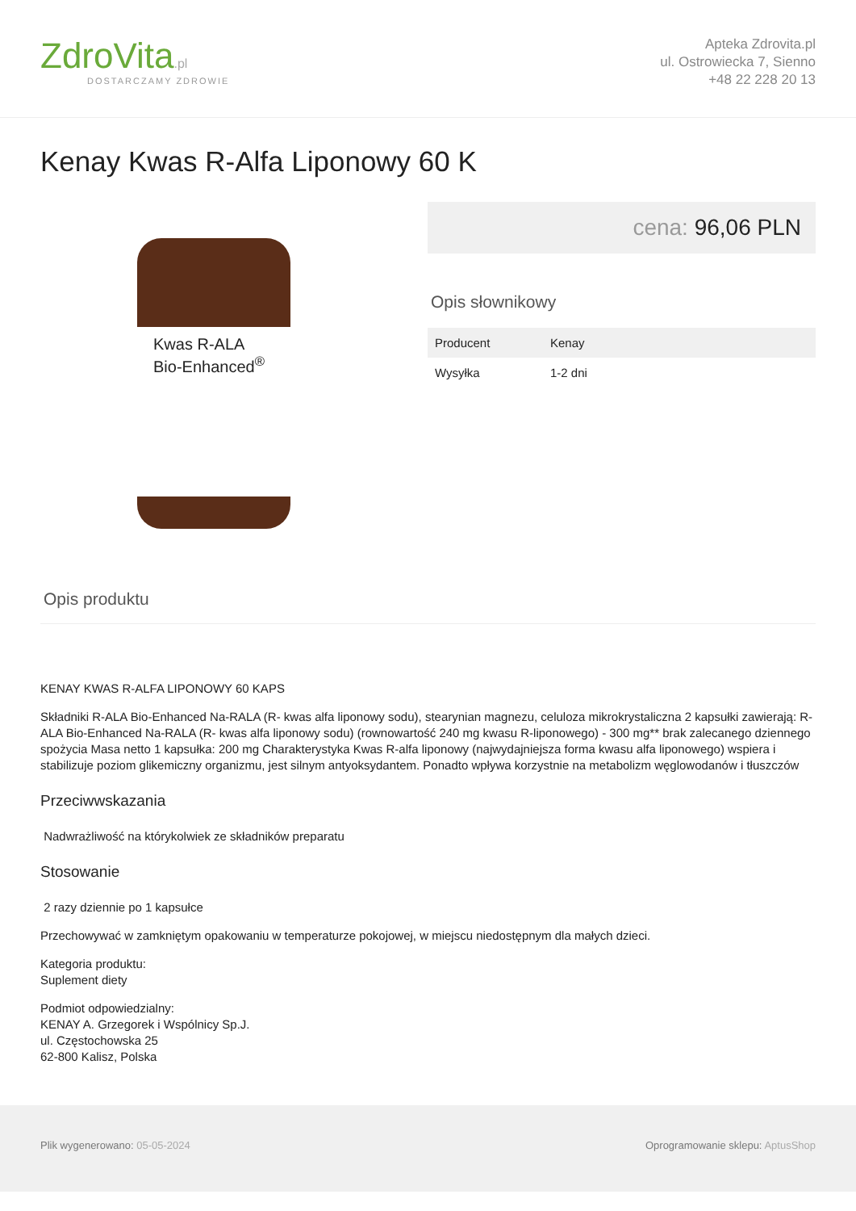ZdroVita.pl
DOSTARCZAMY ZDROWIE
Apteka Zdrovita.pl
ul. Ostrowiecka 7, Sienno
+48 22 228 20 13
Kenay Kwas R-Alfa Liponowy 60 K
Kwas R-ALA
Bio-Enhanced<sup>®</sup>
cena: 96,06 PLN
Opis słownikowy
| Producent | Kenay |
| Wysyłka | 1-2 dni |
Opis produktu
KENAY KWAS R-ALFA LIPONOWY 60 KAPS
Składniki R-ALA Bio-Enhanced Na-RALA (R- kwas alfa liponowy sodu), stearynian magnezu, celuloza mikrokrystaliczna 2 kapsułki zawierają: R-ALA Bio-Enhanced Na-RALA (R- kwas alfa liponowy sodu) (rownowartość 240 mg kwasu R-liponowego) - 300 mg** brak zalecanego dziennego spożycia Masa netto 1 kapsułka: 200 mg Charakterystyka Kwas R-alfa liponowy (najwydajniejsza forma kwasu alfa liponowego) wspiera i stabilizuje poziom glikemiczny organizmu, jest silnym antyoksydantem. Ponadto wpływa korzystnie na metabolizm węglowodanów i tłuszczów
Przeciwwskazania
Nadwrażliwość na którykolwiek ze składników preparatu
Stosowanie
2 razy dziennie po 1 kapsułce
Przechowywać w zamkniętym opakowaniu w temperaturze pokojowej, w miejscu niedostępnym dla małych dzieci.
Kategoria produktu:
Suplement diety
Podmiot odpowiedzialny:
KENAY A. Grzegorek i Wspólnicy Sp.J.
ul. Częstochowska 25
62-800 Kalisz, Polska
Plik wygenerowano: 05-05-2024 Oprogramowanie sklepu: AptusShop